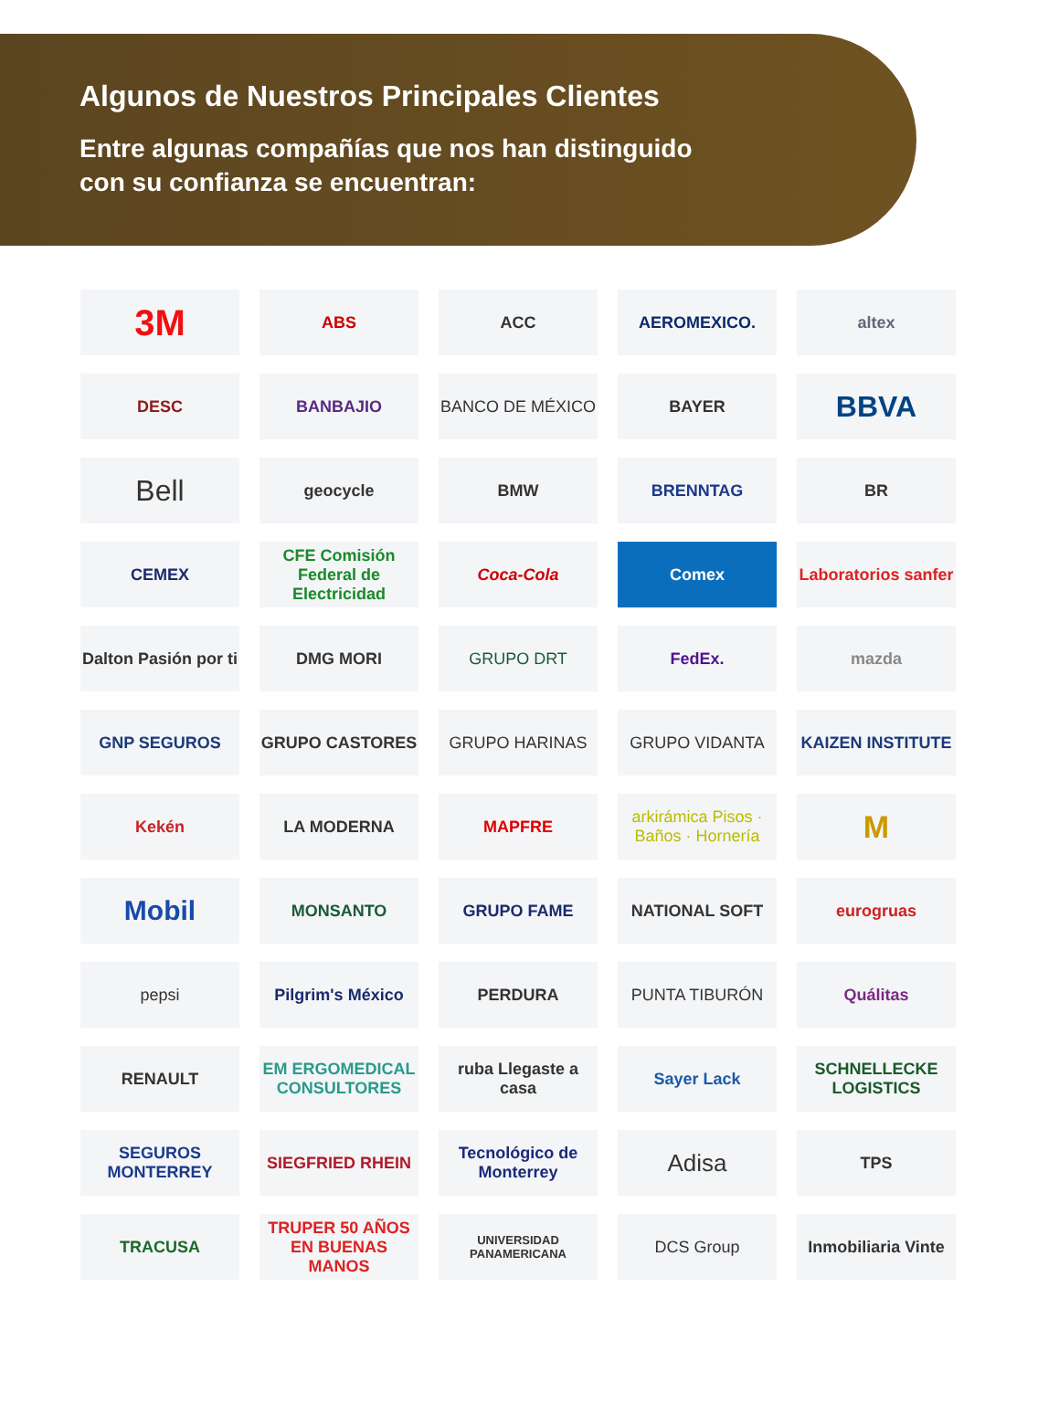Algunos de Nuestros Principales Clientes
Entre algunas compañías que nos han distinguido
con su confianza se encuentran:
3M
ABS
ACC
AEROMEXICO.
altex
DESC
BANBAJIO
BANCO DE MÉXICO
BAYER
BBVA
Bell
geocycle
BMW
BRENNTAG
BR
CEMEX
CFE Comisión Federal de Electricidad
Coca-Cola
Comex
Laboratorios sanfer
Dalton Pasión por ti
DMG MORI
GRUPO DRT
FedEx.
mazda
GNP SEGUROS
GRUPO CASTORES
GRUPO HARINAS
GRUPO VIDANTA
KAIZEN INSTITUTE
Kekén
LA MODERNA
MAPFRE
arkirámica Pisos · Baños · Hornería
M
Mobil
MONSANTO
GRUPO FAME
NATIONAL SOFT
eurogruas
pepsi
Pilgrim's México
PERDURA
PUNTA TIBURÓN
Quálitas
RENAULT
EM ERGOMEDICAL CONSULTORES
ruba Llegaste a casa
Sayer Lack
SCHNELLECKE LOGISTICS
SEGUROS MONTERREY
SIEGFRIED RHEIN
Tecnológico de Monterrey
Adisa
TPS
TRACUSA
TRUPER 50 AÑOS EN BUENAS MANOS
UNIVERSIDAD PANAMERICANA
DCS Group
Inmobiliaria Vinte